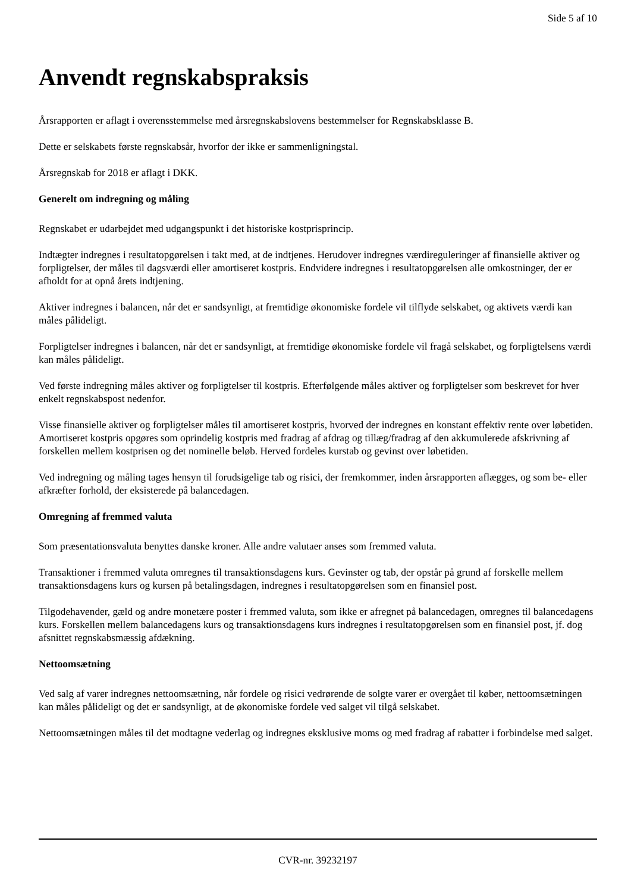Side 5 af 10
Anvendt regnskabspraksis
Årsrapporten er aflagt i overensstemmelse med årsregnskabslovens bestemmelser for Regnskabsklasse B.
Dette er selskabets første regnskabsår, hvorfor der ikke er sammenligningstal.
Årsregnskab for 2018 er aflagt i DKK.
Generelt om indregning og måling
Regnskabet er udarbejdet med udgangspunkt i det historiske kostprisprincip.
Indtægter indregnes i resultatopgørelsen i takt med, at de indtjenes. Herudover indregnes værdireguleringer af finansielle aktiver og forpligtelser, der måles til dagsværdi eller amortiseret kostpris. Endvidere indregnes i resultatopgørelsen alle omkostninger, der er afholdt for at opnå årets indtjening.
Aktiver indregnes i balancen, når det er sandsynligt, at fremtidige økonomiske fordele vil tilflyde selskabet, og aktivets værdi kan måles pålideligt.
Forpligtelser indregnes i balancen, når det er sandsynligt, at fremtidige økonomiske fordele vil fragå selskabet, og forpligtelsens værdi kan måles pålideligt.
Ved første indregning måles aktiver og forpligtelser til kostpris. Efterfølgende måles aktiver og forpligtelser som beskrevet for hver enkelt regnskabspost nedenfor.
Visse finansielle aktiver og forpligtelser måles til amortiseret kostpris, hvorved der indregnes en konstant effektiv rente over løbetiden. Amortiseret kostpris opgøres som oprindelig kostpris med fradrag af afdrag og tillæg/fradrag af den akkumulerede afskrivning af forskellen mellem kostprisen og det nominelle beløb. Herved fordeles kurstab og gevinst over løbetiden.
Ved indregning og måling tages hensyn til forudsigelige tab og risici, der fremkommer, inden årsrapporten aflægges, og som be- eller afkræfter forhold, der eksisterede på balancedagen.
Omregning af fremmed valuta
Som præsentationsvaluta benyttes danske kroner. Alle andre valutaer anses som fremmed valuta.
Transaktioner i fremmed valuta omregnes til transaktionsdagens kurs. Gevinster og tab, der opstår på grund af forskelle mellem transaktionsdagens kurs og kursen på betalingsdagen, indregnes i resultatopgørelsen som en finansiel post.
Tilgodehavender, gæld og andre monetære poster i fremmed valuta, som ikke er afregnet på balancedagen, omregnes til balancedagens kurs. Forskellen mellem balancedagens kurs og transaktionsdagens kurs indregnes i resultatopgørelsen som en finansiel post, jf. dog afsnittet regnskabsmæssig afdækning.
Nettoomsætning
Ved salg af varer indregnes nettoomsætning, når fordele og risici vedrørende de solgte varer er overgået til køber, nettoomsætningen kan måles pålideligt og det er sandsynligt, at de økonomiske fordele ved salget vil tilgå selskabet.
Nettoomsætningen måles til det modtagne vederlag og indregnes eksklusive moms og med fradrag af rabatter i forbindelse med salget.
CVR-nr. 39232197